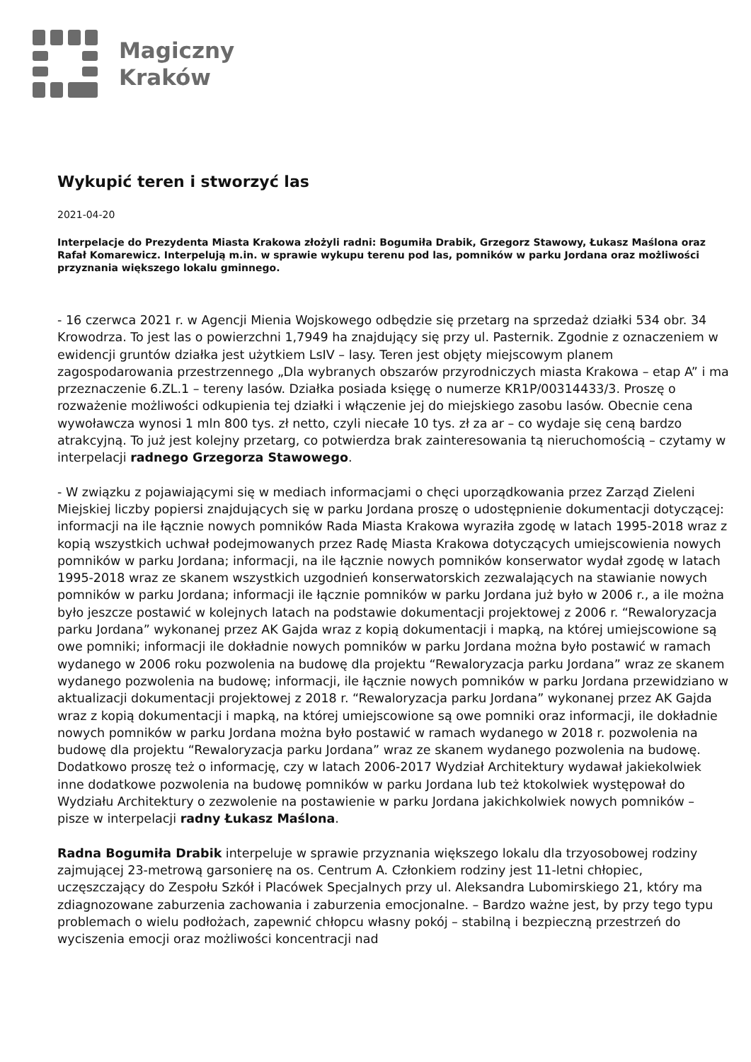Magiczny
Kraków
Wykupić teren i stworzyć las
2021-04-20
Interpelacje do Prezydenta Miasta Krakowa złożyli radni: Bogumiła Drabik, Grzegorz Stawowy, Łukasz Maślona oraz Rafał Komarewicz. Interpelują m.in. w sprawie wykupu terenu pod las, pomników w parku Jordana oraz możliwości przyznania większego lokalu gminnego.
- 16 czerwca 2021 r. w Agencji Mienia Wojskowego odbędzie się przetarg na sprzedaż działki 534 obr. 34 Krowodrza. To jest las o powierzchni 1,7949 ha znajdujący się przy ul. Pasternik. Zgodnie z oznaczeniem w ewidencji gruntów działka jest użytkiem LsIV – lasy. Teren jest objęty miejscowym planem zagospodarowania przestrzennego „Dla wybranych obszarów przyrodniczych miasta Krakowa – etap A” i ma przeznaczenie 6.ZL.1 – tereny lasów. Działka posiada księgę o numerze KR1P/00314433/3. Proszę o rozważenie możliwości odkupienia tej działki i włączenie jej do miejskiego zasobu lasów. Obecnie cena wywoławcza wynosi 1 mln 800 tys. zł netto, czyli niecałe 10 tys. zł za ar – co wydaje się ceną bardzo atrakcyjną. To już jest kolejny przetarg, co potwierdza brak zainteresowania tą nieruchomością – czytamy w interpelacji radnego Grzegorza Stawowego.
- W związku z pojawiającymi się w mediach informacjami o chęci uporządkowania przez Zarząd Zieleni Miejskiej liczby popiersi znajdujących się w parku Jordana proszę o udostępnienie dokumentacji dotyczącej: informacji na ile łącznie nowych pomników Rada Miasta Krakowa wyraziła zgodę w latach 1995-2018 wraz z kopią wszystkich uchwał podejmowanych przez Radę Miasta Krakowa dotyczących umiejscowienia nowych pomników w parku Jordana; informacji, na ile łącznie nowych pomników konserwator wydał zgodę w latach 1995-2018 wraz ze skanem wszystkich uzgodnień konserwatorskich zezwalających na stawianie nowych pomników w parku Jordana; informacji ile łącznie pomników w parku Jordana już było w 2006 r., a ile można było jeszcze postawić w kolejnych latach na podstawie dokumentacji projektowej z 2006 r. “Rewaloryzacja parku Jordana” wykonanej przez AK Gajda wraz z kopią dokumentacji i mapką, na której umiejscowione są owe pomniki; informacji ile dokładnie nowych pomników w parku Jordana można było postawić w ramach wydanego w 2006 roku pozwolenia na budowę dla projektu “Rewaloryzacja parku Jordana” wraz ze skanem wydanego pozwolenia na budowę; informacji, ile łącznie nowych pomników w parku Jordana przewidziano w aktualizacji dokumentacji projektowej z 2018 r. “Rewaloryzacja parku Jordana” wykonanej przez AK Gajda wraz z kopią dokumentacji i mapką, na której umiejscowione są owe pomniki oraz informacji, ile dokładnie nowych pomników w parku Jordana można było postawić w ramach wydanego w 2018 r. pozwolenia na budowę dla projektu “Rewaloryzacja parku Jordana” wraz ze skanem wydanego pozwolenia na budowę. Dodatkowo proszę też o informację, czy w latach 2006-2017 Wydział Architektury wydawał jakiekolwiek inne dodatkowe pozwolenia na budowę pomników w parku Jordana lub też ktokolwiek występował do Wydziału Architektury o zezwolenie na postawienie w parku Jordana jakichkolwiek nowych pomników – pisze w interpelacji radny Łukasz Maślona.
Radna Bogumiła Drabik interpeluje w sprawie przyznania większego lokalu dla trzyosobowej rodziny zajmującej 23-metrową garsonierę na os. Centrum A. Członkiem rodziny jest 11-letni chłopiec, uczęszczający do Zespołu Szkół i Placówek Specjalnych przy ul. Aleksandra Lubomirskiego 21, który ma zdiagnozowane zaburzenia zachowania i zaburzenia emocjonalne. – Bardzo ważne jest, by przy tego typu problemach o wielu podłożach, zapewnić chłopcu własny pokój – stabilną i bezpieczną przestrzeń do wyciszenia emocji oraz możliwości koncentracji nad